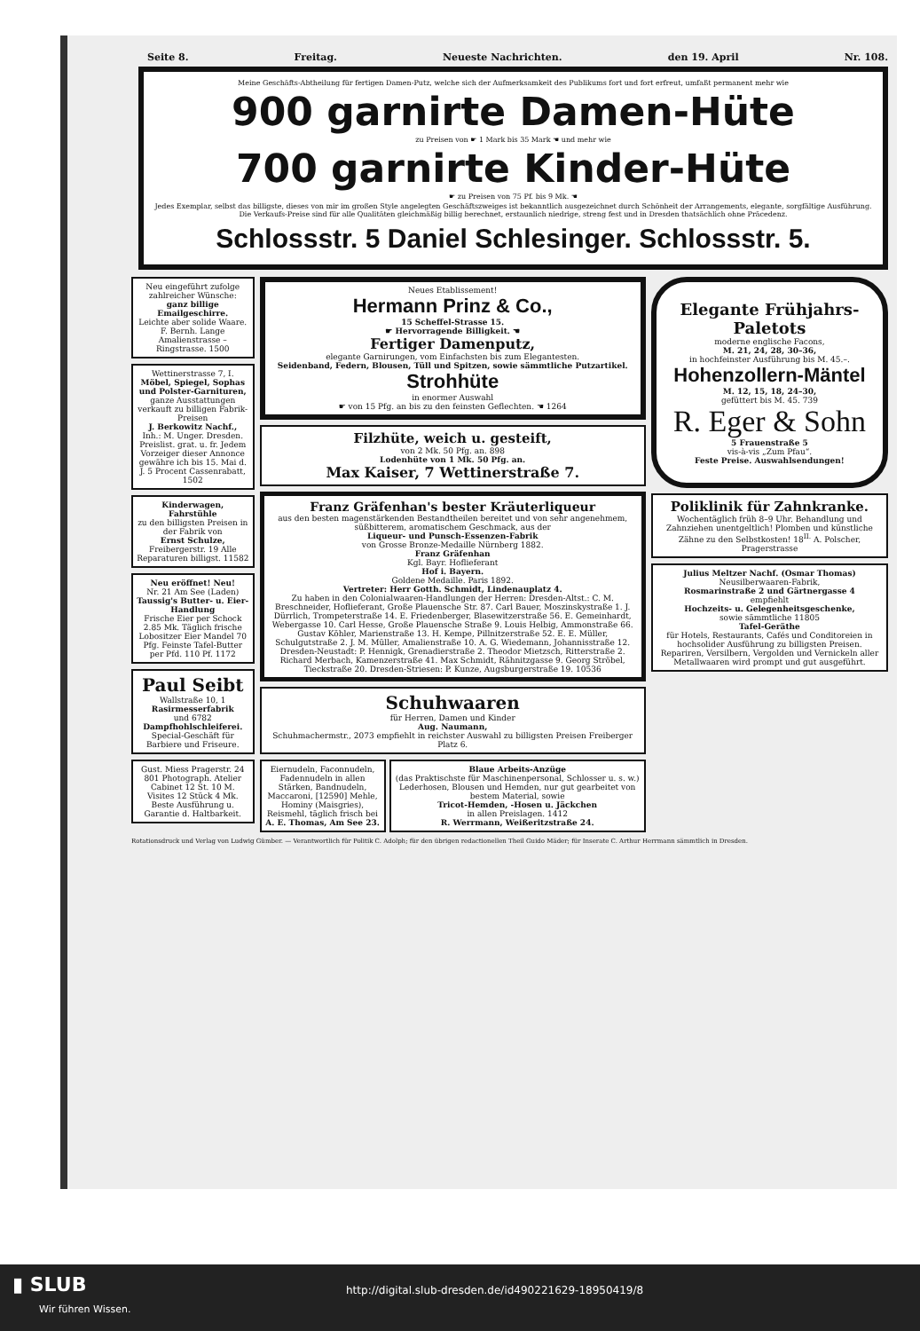Seite 8. Freitag. Neueste Nachrichten. den 19. April Nr. 108.
Meine Geschäfts-Abtheilung für fertigen Damen-Putz, welche sich der Aufmerksamkeit des Publikums fort und fort erfreut, umfaßt permanent mehr wie
900 garnirte Damen-Hüte
zu Preisen von ☛ 1 Mark bis 35 Mark ☚ und mehr wie
700 garnirte Kinder-Hüte
☛ zu Preisen von 75 Pf. bis 9 Mk. ☚
Jedes Exemplar, selbst das billigste, dieses von mir im großen Style angelegten Geschäftszweiges ist bekanntlich ausgezeichnet durch Schönheit der Arrangements, elegante, sorgfältige Ausführung. Die Verkaufs-Preise sind für alle Qualitäten gleichmäßig billig berechnet, erstaunlich niedrige, streng fest und in Dresden thatsächlich ohne Präcedenz.
Schlossstr. 5 Daniel Schlesinger. Schlossstr. 5.
Neu eingeführt zufolge zahlreicher Wünsche:
ganz billige Emailgeschirre.
Leichte aber solide Waare. F. Bernh. Lange Amalienstrasse – Ringstrasse. 1500
Wettinerstrasse 7, I.
Möbel, Spiegel, Sophas und Polster-Garnituren,
ganze Ausstattungen verkauft zu billigen Fabrik-Preisen
J. Berkowitz Nachf.,
Inh.: M. Unger. Dresden. Preislist. grat. u. fr. Jedem Vorzeiger dieser Annonce gewähre ich bis 15. Mai d. J. 5 Procent Cassenrabatt, 1502
Kinderwagen, Fahrstühle
zu den billigsten Preisen in der Fabrik von
Ernst Schulze,
Freibergerstr. 19 Alle Reparaturen billigst. 11582
Neu eröffnet! Neu!
Nr. 21 Am See (Laden)
Taussig's Butter- u. Eier-Handlung
Frische Eier per Schock 2.85 Mk. Täglich frische Lobositzer Eier Mandel 70 Pfg. Feinste Tafel-Butter per Pfd. 110 Pf. 1172
Paul Seibt
Wallstraße 10, 1
Rasirmesserfabrik
und 6782
Dampfhohlschleiferei.
Special-Geschäft für Barbiere und Friseure.
Gust. Miess Pragerstr. 24 801 Photograph. Atelier Cabinet 12 St. 10 M. Visites 12 Stück 4 Mk. Beste Ausführung u. Garantie d. Haltbarkeit.
Neues Etablissement!
Hermann Prinz & Co.,
15 Scheffel-Strasse 15.
☛ Hervorragende Billigkeit. ☚
Fertiger Damenputz,
elegante Garnirungen, vom Einfachsten bis zum Elegantesten.
Seidenband, Federn, Blousen, Tüll und Spitzen, sowie sämmtliche Putzartikel.
Strohhüte
in enormer Auswahl
☛ von 15 Pfg. an bis zu den feinsten Geflechten. ☚ 1264
Filzhüte, weich u. gesteift,
von 2 Mk. 50 Pfg. an. 898
Lodenhüte von 1 Mk. 50 Pfg. an.
Max Kaiser, 7 Wettinerstraße 7.
Franz Gräfenhan's bester Kräuterliqueur
aus den besten magenstärkenden Bestandtheilen bereitet und von sehr angenehmem, süßbitterem, aromatischem Geschmack, aus der
Liqueur- und Punsch-Essenzen-Fabrik
von Grosse Bronze-Medaille Nürnberg 1882.
Franz Gräfenhan
Kgl. Bayr. Hoflieferant
Hof i. Bayern.
Goldene Medaille. Paris 1892.
Vertreter: Herr Gotth. Schmidt, Lindenauplatz 4.
Zu haben in den Colonialwaaren-Handlungen der Herren: Dresden-Altst.: C. M. Breschneider, Hoflieferant, Große Plauensche Str. 87. Carl Bauer, Moszinskystraße 1. J. Dürrlich, Trompeterstraße 14. E. Friedenberger, Blasewitzerstraße 56. E. Gemeinhardt, Webergasse 10. Carl Hesse, Große Plauensche Straße 9. Louis Helbig, Ammonstraße 66. Gustav Köhler, Marienstraße 13. H. Kempe, Pillnitzerstraße 52. E. E. Müller, Schulgutstraße 2. J. M. Müller, Amalienstraße 10. A. G. Wiedemann, Johannisstraße 12. Dresden-Neustadt: P. Hennigk, Grenadierstraße 2. Theodor Mietzsch, Ritterstraße 2. Richard Merbach, Kamenzerstraße 41. Max Schmidt, Rähnitzgasse 9. Georg Ströbel, Tieckstraße 20. Dresden-Striesen: P. Kunze, Augsburgerstraße 19. 10536
Schuhwaaren
für Herren, Damen und Kinder
Aug. Naumann,
Schuhmachermstr., 2073 empfiehlt in reichster Auswahl zu billigsten Preisen Freiberger Platz 6.
Eiernudeln, Faconnudeln, Fadennudeln in allen Stärken, Bandnudeln, Maccaroni, [12590] Mehle, Hominy (Maisgries), Reismehl, täglich frisch bei
A. E. Thomas, Am See 23.
Blaue Arbeits-Anzüge
(das Praktischste für Maschinenpersonal, Schlosser u. s. w.) Lederhosen, Blousen und Hemden, nur gut gearbeitet von bestem Material, sowie
Tricot-Hemden, -Hosen u. Jäckchen
in allen Preislagen. 1412
R. Werrmann, Weißeritzstraße 24.
Elegante Frühjahrs-Paletots
moderne englische Facons,
M. 21, 24, 28, 30–36,
in hochfeinster Ausführung bis M. 45.–.
Hohenzollern-Mäntel
M. 12, 15, 18, 24–30,
gefüttert bis M. 45. 739
R. Eger & Sohn
5 Frauenstraße 5
vis-à-vis „Zum Pfau“.
Feste Preise. Auswahlsendungen!
Poliklinik für Zahnkranke.
Wochentäglich früh 8–9 Uhr. Behandlung und Zahnziehen unentgeltlich! Plomben und künstliche Zähne zu den Selbstkosten! 18<sup>II.</sup> A. Polscher, Pragerstrasse
Julius Meltzer Nachf. (Osmar Thomas)
Neusilberwaaren-Fabrik,
Rosmarinstraße 2 und Gärtnergasse 4
empfiehlt
Hochzeits- u. Gelegenheitsgeschenke,
sowie sämmtliche 11805
Tafel-Geräthe
für Hotels, Restaurants, Cafés und Conditoreien in hochsolider Ausführung zu billigsten Preisen. Repariren, Versilbern, Vergolden und Vernickeln aller Metallwaaren wird prompt und gut ausgeführt.
Rotationsdruck und Verlag von Ludwig Gümber. — Verantwortlich für Politik C. Adolph; für den übrigen redactionellen Theil Guido Mäder; für Inserate C. Arthur Herrmann sämmtlich in Dresden.
▮ SLUB
Wir führen Wissen.
http://digital.slub-dresden.de/id490221629-18950419/8